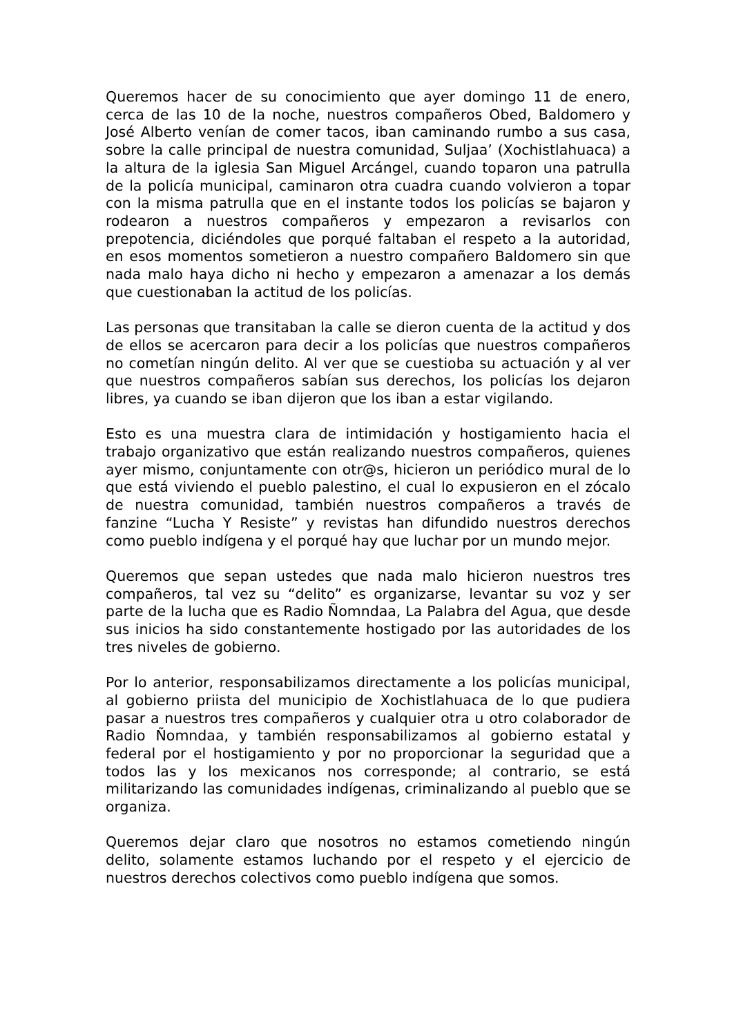Queremos hacer de su conocimiento que ayer domingo 11 de enero, cerca de las 10 de la noche, nuestros compañeros Obed, Baldomero y José Alberto venían de comer tacos, iban caminando rumbo a sus casa, sobre la calle principal de nuestra comunidad, Suljaa’ (Xochistlahuaca) a la altura de la iglesia San Miguel Arcángel, cuando toparon una patrulla de la policía municipal, caminaron otra cuadra cuando volvieron a topar con la misma patrulla que en el instante todos los policías se bajaron y rodearon a nuestros compañeros y empezaron a revisarlos con prepotencia, diciéndoles que porqué faltaban el respeto a la autoridad, en esos momentos sometieron a nuestro compañero Baldomero sin que nada malo haya dicho ni hecho y empezaron a amenazar a los demás que cuestionaban la actitud de los policías.
Las personas que transitaban la calle se dieron cuenta de la actitud y dos de ellos se acercaron para decir a los policías que nuestros compañeros no cometían ningún delito. Al ver que se cuestioba su actuación y al ver que nuestros compañeros sabían sus derechos, los policías los dejaron libres, ya cuando se iban dijeron que los iban a estar vigilando.
Esto es una muestra clara de intimidación y hostigamiento hacia el trabajo organizativo que están realizando nuestros compañeros, quienes ayer mismo, conjuntamente con otr@s, hicieron un periódico mural de lo que está viviendo el pueblo palestino, el cual lo expusieron en el zócalo de nuestra comunidad, también nuestros compañeros a través de fanzine “Lucha Y Resiste” y revistas han difundido nuestros derechos como pueblo indígena y el porqué hay que luchar por un mundo mejor.
Queremos que sepan ustedes que nada malo hicieron nuestros tres compañeros, tal vez su “delito” es organizarse, levantar su voz y ser parte de la lucha que es Radio Ñomndaa, La Palabra del Agua, que desde sus inicios ha sido constantemente hostigado por las autoridades de los tres niveles de gobierno.
Por lo anterior, responsabilizamos directamente a los policías municipal, al gobierno priista del municipio de Xochistlahuaca de lo que pudiera pasar a nuestros tres compañeros y cualquier otra u otro colaborador de Radio Ñomndaa, y también responsabilizamos al gobierno estatal y federal por el hostigamiento y por no proporcionar la seguridad que a todos las y los mexicanos nos corresponde; al contrario, se está militarizando las comunidades indígenas, criminalizando al pueblo que se organiza.
Queremos dejar claro que nosotros no estamos cometiendo ningún delito, solamente estamos luchando por el respeto y el ejercicio de nuestros derechos colectivos como pueblo indígena que somos.